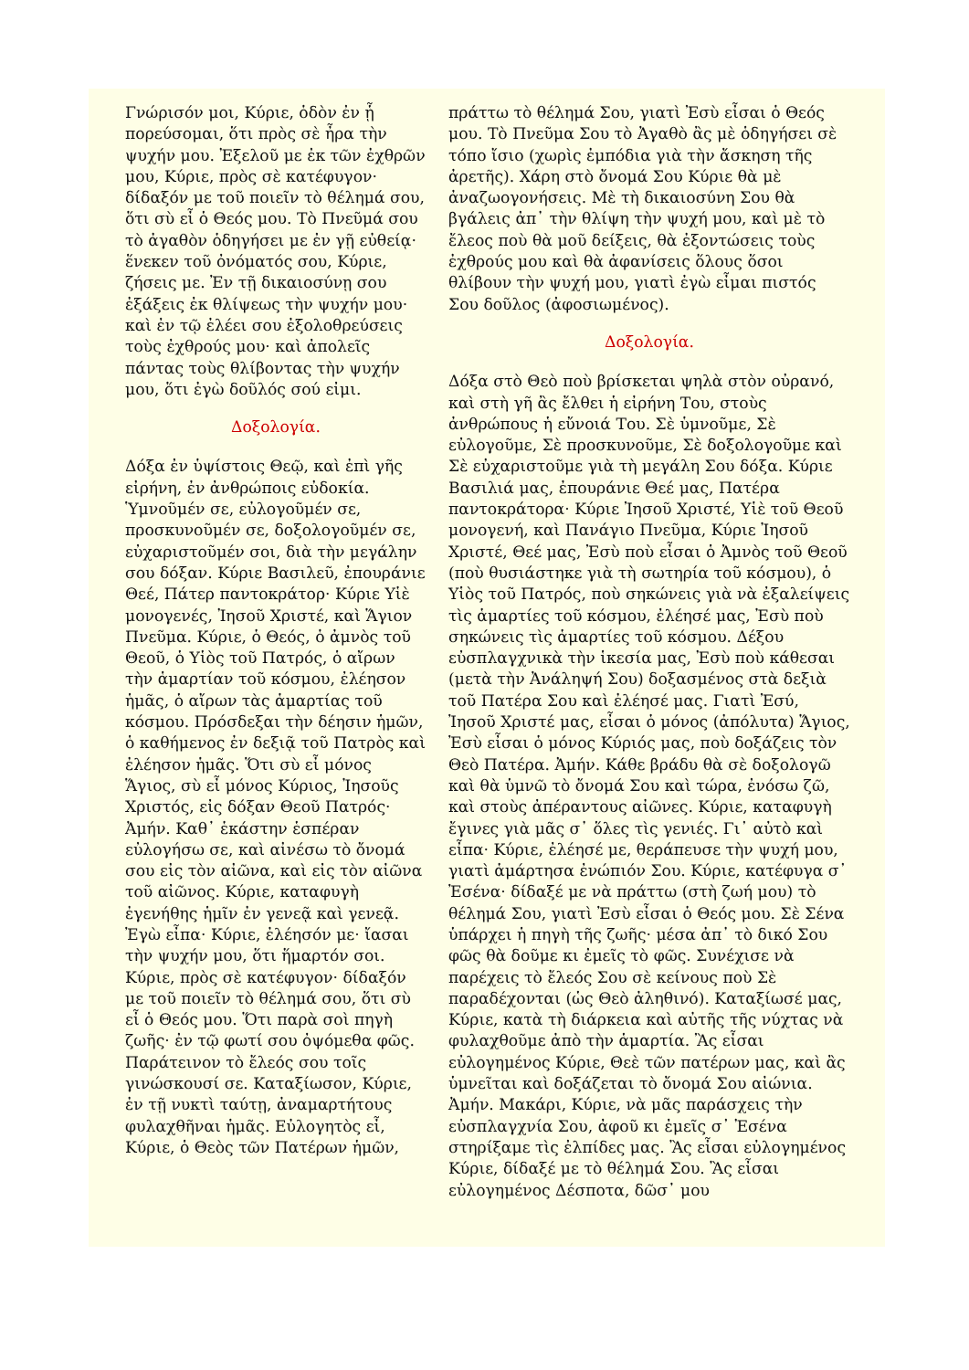Γνώρισόν μοι, Κύριε, ὁδὸν ἐν ᾗ πορεύσομαι, ὅτι πρὸς σὲ ἦρα τὴν ψυχήν μου. Ἐξελοῦ με ἐκ τῶν ἐχθρῶν μου, Κύριε, πρὸς σὲ κατέφυγον· δίδαξόν με τοῦ ποιεῖν τὸ θέλημά σου, ὅτι σὺ εἶ ὁ Θεός μου. Τὸ Πνεῦμά σου τὸ ἀγαθὸν ὁδηγήσει με ἐν γῇ εὐθείᾳ· ἕνεκεν τοῦ ὀνόματός σου, Κύριε, ζήσεις με. Ἐν τῇ δικαιοσύνῃ σου ἐξάξεις ἐκ θλίψεως τὴν ψυχήν μου· καὶ ἐν τῷ ἐλέει σου ἐξολοθρεύσεις τοὺς ἐχθρούς μου· καὶ ἀπολεῖς πάντας τοὺς θλίβοντας τὴν ψυχήν μου, ὅτι ἐγὼ δοῦλός σού εἰμι.
Δοξολογία.
Δόξα ἐν ὑψίστοις Θεῷ, καὶ ἐπὶ γῆς εἰρήνη, ἐν ἀνθρώποις εὐδοκία. Ὑμνοῦμέν σε, εὐλογοῦμέν σε, προσκυνοῦμέν σε, δοξολογοῦμέν σε, εὐχαριστοῦμέν σοι, διὰ τὴν μεγάλην σου δόξαν. Κύριε Βασιλεῦ, ἐπουράνιε Θεέ, Πάτερ παντοκράτορ· Κύριε Υἱὲ μονογενές, Ἰησοῦ Χριστέ, καὶ Ἅγιον Πνεῦμα. Κύριε, ὁ Θεός, ὁ ἀμνὸς τοῦ Θεοῦ, ὁ Υἱὸς τοῦ Πατρός, ὁ αἴρων τὴν ἁμαρτίαν τοῦ κόσμου, ἐλέησον ἡμᾶς, ὁ αἴρων τὰς ἁμαρτίας τοῦ κόσμου. Πρόσδεξαι τὴν δέησιν ἡμῶν, ὁ καθήμενος ἐν δεξιᾷ τοῦ Πατρὸς καὶ ἐλέησον ἡμᾶς. Ὅτι σὺ εἶ μόνος Ἅγιος, σὺ εἶ μόνος Κύριος, Ἰησοῦς Χριστός, εἰς δόξαν Θεοῦ Πατρός· Ἀμήν. Καθ᾽ ἑκάστην ἑσπέραν εὐλογήσω σε, καὶ αἰνέσω τὸ ὄνομά σου εἰς τὸν αἰῶνα, καὶ εἰς τὸν αἰῶνα τοῦ αἰῶνος. Κύριε, καταφυγὴ ἐγενήθης ἡμῖν ἐν γενεᾷ καὶ γενεᾷ. Ἐγὼ εἶπα· Κύριε, ἐλέησόν με· ἴασαι τὴν ψυχήν μου, ὅτι ἥμαρτόν σοι. Κύριε, πρὸς σὲ κατέφυγον· δίδαξόν με τοῦ ποιεῖν τὸ θέλημά σου, ὅτι σὺ εἶ ὁ Θεός μου. Ὅτι παρὰ σοὶ πηγὴ ζωῆς· ἐν τῷ φωτί σου ὀψόμεθα φῶς. Παράτεινον τὸ ἔλεός σου τοῖς γινώσκουσί σε. Καταξίωσον, Κύριε, ἐν τῇ νυκτὶ ταύτῃ, ἀναμαρτήτους φυλαχθῆναι ἡμᾶς. Εὐλογητὸς εἶ, Κύριε, ὁ Θεὸς τῶν Πατέρων ἡμῶν,
πράττω τὸ θέλημά Σου, γιατὶ Ἐσὺ εἶσαι ὁ Θεός μου. Τὸ Πνεῦμα Σου τὸ Ἀγαθὸ ἂς μὲ ὁδηγήσει σὲ τόπο ἴσιο (χωρὶς ἐμπόδια γιὰ τὴν ἄσκηση τῆς ἀρετῆς). Χάρη στὸ ὄνομά Σου Κύριε θὰ μὲ ἀναζωογονήσεις. Μὲ τὴ δικαιοσύνη Σου θὰ βγάλεις ἀπ᾽ τὴν θλίψη τὴν ψυχή μου, καὶ μὲ τὸ ἔλεος ποὺ θὰ μοῦ δείξεις, θὰ ἐξοντώσεις τοὺς ἐχθρούς μου καὶ θὰ ἀφανίσεις ὅλους ὅσοι θλίβουν τὴν ψυχή μου, γιατὶ ἐγὼ εἶμαι πιστός Σου δοῦλος (ἀφοσιωμένος).
Δοξολογία.
Δόξα στὸ Θεὸ ποὺ βρίσκεται ψηλὰ στὸν οὐρανό, καὶ στὴ γῆ ἂς ἔλθει ἡ εἰρήνη Του, στοὺς ἀνθρώπους ἡ εὔνοιά Του. Σὲ ὑμνοῦμε, Σὲ εὐλογοῦμε, Σὲ προσκυνοῦμε, Σὲ δοξολογοῦμε καὶ Σὲ εὐχαριστοῦμε γιὰ τὴ μεγάλη Σου δόξα. Κύριε Βασιλιά μας, ἐπουράνιε Θεέ μας, Πατέρα παντοκράτορα· Κύριε Ἰησοῦ Χριστέ, Υἱὲ τοῦ Θεοῦ μονογενή, καὶ Πανάγιο Πνεῦμα, Κύριε Ἰησοῦ Χριστέ, Θεέ μας, Ἐσὺ ποὺ εἶσαι ὁ Ἀμνὸς τοῦ Θεοῦ (ποὺ θυσιάστηκε γιὰ τὴ σωτηρία τοῦ κόσμου), ὁ Υἱὸς τοῦ Πατρός, ποὺ σηκώνεις γιὰ νὰ ἐξαλείψεις τὶς ἁμαρτίες τοῦ κόσμου, ἐλέησέ μας, Ἐσὺ ποὺ σηκώνεις τὶς ἁμαρτίες τοῦ κόσμου. Δέξου εὐσπλαγχνικὰ τὴν ἱκεσία μας, Ἐσὺ ποὺ κάθεσαι (μετὰ τὴν Ἀνάληψή Σου) δοξασμένος στὰ δεξιὰ τοῦ Πατέρα Σου καὶ ἐλέησέ μας. Γιατὶ Ἐσύ, Ἰησοῦ Χριστέ μας, εἶσαι ὁ μόνος (ἀπόλυτα) Ἅγιος, Ἐσὺ εἶσαι ὁ μόνος Κύριός μας, ποὺ δοξάζεις τὸν Θεὸ Πατέρα. Ἀμήν. Κάθε βράδυ θὰ σὲ δοξολογῶ καὶ θὰ ὑμνῶ τὸ ὄνομά Σου καὶ τώρα, ἐνόσω ζῶ, καὶ στοὺς ἀπέραντους αἰῶνες. Κύριε, καταφυγὴ ἔγινες γιὰ μᾶς σ᾽ ὅλες τὶς γενιές. Γι᾽ αὐτὸ καὶ εἶπα· Κύριε, ἐλέησέ με, θεράπευσε τὴν ψυχή μου, γιατὶ ἁμάρτησα ἐνώπιόν Σου. Κύριε, κατέφυγα σ᾽ Ἐσένα· δίδαξέ με νὰ πράττω (στὴ ζωή μου) τὸ θέλημά Σου, γιατὶ Ἐσὺ εἶσαι ὁ Θεός μου. Σὲ Σένα ὑπάρχει ἡ πηγὴ τῆς ζωῆς· μέσα ἀπ᾽ τὸ δικό Σου φῶς θὰ δοῦμε κι ἐμεῖς τὸ φῶς. Συνέχισε νὰ παρέχεις τὸ ἔλεός Σου σὲ κείνους ποὺ Σὲ παραδέχονται (ὡς Θεὸ ἀληθινό). Καταξίωσέ μας, Κύριε, κατὰ τὴ διάρκεια καὶ αὐτῆς τῆς νύχτας νὰ φυλαχθοῦμε ἀπὸ τὴν ἁμαρτία. Ἂς εἶσαι εὐλογημένος Κύριε, Θεὲ τῶν πατέρων μας, καὶ ἂς ὑμνεῖται καὶ δοξάζεται τὸ ὄνομά Σου αἰώνια. Ἀμήν. Μακάρι, Κύριε, νὰ μᾶς παράσχεις τὴν εὐσπλαγχνία Σου, ἀφοῦ κι ἐμεῖς σ᾽ Ἐσένα στηρίξαμε τὶς ἐλπίδες μας. Ἂς εἶσαι εὐλογημένος Κύριε, δίδαξέ με τὸ θέλημά Σου. Ἂς εἶσαι εὐλογημένος Δέσποτα, δῶσ᾽ μου